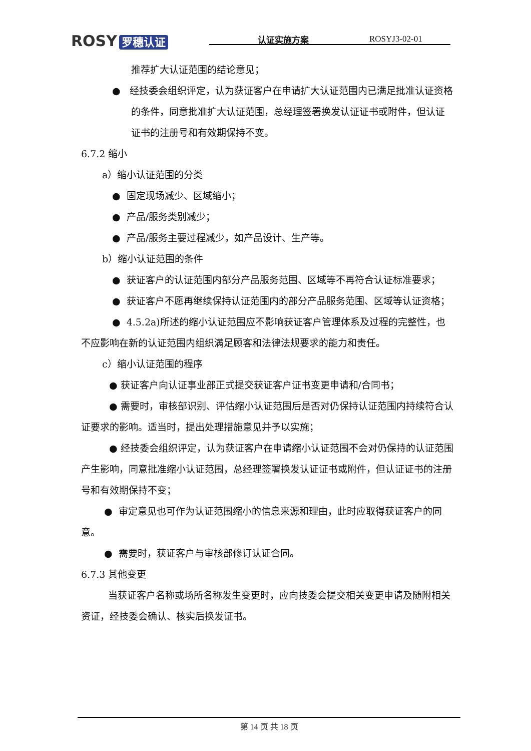ROSY 罗穗认证 认证实施方案 ROSYJ3-02-01
推荐扩大认证范围的结论意见；
● 经技委会组织评定，认为获证客户在申请扩大认证范围内已满足批准认证资格的条件，同意批准扩大认证范围，总经理签署换发认证证书或附件，但认证证书的注册号和有效期保持不变。
6.7.2 缩小
a）缩小认证范围的分类
● 固定现场减少、区域缩小；
● 产品/服务类别减少；
● 产品/服务主要过程减少，如产品设计、生产等。
b）缩小认证范围的条件
● 获证客户的认证范围内部分产品服务范围、区域等不再符合认证标准要求；
● 获证客户不愿再继续保持认证范围内的部分产品服务范围、区域等认证资格；
● 4.5.2a)所述的缩小认证范围应不影响获证客户管理体系及过程的完整性，也不应影响在新的认证范围内组织满足顾客和法律法规要求的能力和责任。
c）缩小认证范围的程序
● 获证客户向认证事业部正式提交获证客户证书变更申请和/合同书；
● 需要时，审核部识别、评估缩小认证范围后是否对仍保持认证范围内持续符合认证要求的影响。适当时，提出处理措施意见并予以实施；
● 经技委会组织评定，认为获证客户在申请缩小认证范围不会对仍保持的认证范围产生影响，同意批准缩小认证范围，总经理签署换发认证证书或附件，但认证证书的注册号和有效期保持不变；
● 审定意见也可作为认证范围缩小的信息来源和理由，此时应取得获证客户的同意。
● 需要时，获证客户与审核部修订认证合同。
6.7.3 其他变更
当获证客户名称或场所名称发生变更时，应向技委会提交相关变更申请及随附相关资证，经技委会确认、核实后换发证书。
第 14 页 共 18 页